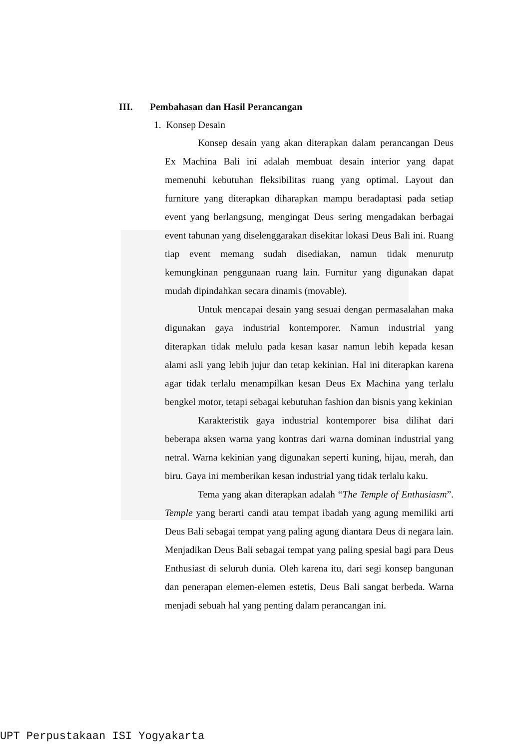III. Pembahasan dan Hasil Perancangan
1. Konsep Desain
Konsep desain yang akan diterapkan dalam perancangan Deus Ex Machina Bali ini adalah membuat desain interior yang dapat memenuhi kebutuhan fleksibilitas ruang yang optimal. Layout dan furniture yang diterapkan diharapkan mampu beradaptasi pada setiap event yang berlangsung, mengingat Deus sering mengadakan berbagai event tahunan yang diselenggarakan disekitar lokasi Deus Bali ini. Ruang tiap event memang sudah disediakan, namun tidak menurutp kemungkinan penggunaan ruang lain. Furnitur yang digunakan dapat mudah dipindahkan secara dinamis (movable).
Untuk mencapai desain yang sesuai dengan permasalahan maka digunakan gaya industrial kontemporer. Namun industrial yang diterapkan tidak melulu pada kesan kasar namun lebih kepada kesan alami asli yang lebih jujur dan tetap kekinian. Hal ini diterapkan karena agar tidak terlalu menampilkan kesan Deus Ex Machina yang terlalu bengkel motor, tetapi sebagai kebutuhan fashion dan bisnis yang kekinian
Karakteristik gaya industrial kontemporer bisa dilihat dari beberapa aksen warna yang kontras dari warna dominan industrial yang netral. Warna kekinian yang digunakan seperti kuning, hijau, merah, dan biru. Gaya ini memberikan kesan industrial yang tidak terlalu kaku.
Tema yang akan diterapkan adalah “The Temple of Enthusiasm”. Temple yang berarti candi atau tempat ibadah yang agung memiliki arti Deus Bali sebagai tempat yang paling agung diantara Deus di negara lain. Menjadikan Deus Bali sebagai tempat yang paling spesial bagi para Deus Enthusiast di seluruh dunia. Oleh karena itu, dari segi konsep bangunan dan penerapan elemen-elemen estetis, Deus Bali sangat berbeda. Warna menjadi sebuah hal yang penting dalam perancangan ini.
UPT Perpustakaan ISI Yogyakarta